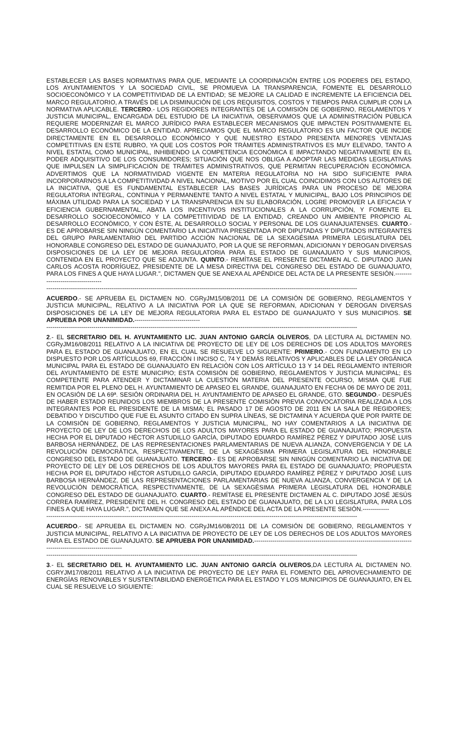ESTABLECER LAS BASES NORMATIVAS PARA QUE, MEDIANTE LA COORDINACIÓN ENTRE LOS PODERES DEL ESTADO, LOS AYUNTAMIENTOS Y LA SOCIEDAD CIVIL, SE PROMUEVA LA TRANSPARENCIA, FOMENTE EL DESARROLLO SOCIOECONÓMICO Y LA COMPETITIVIDAD DE LA ENTIDAD; SE MEJORE LA CALIDAD E INCREMENTE LA EFICIENCIA DEL MARCO REGULATORIO, A TRAVÉS DE LA DISMINUCIÓN DE LOS REQUISITOS, COSTOS Y TIEMPOS PARA CUMPLIR CON LA NORMATIVA APLICABLE. TERCERO.- LOS REGIDORES INTEGRANTES DE LA COMISIÓN DE GOBIERNO, REGLAMENTOS Y JUSTICIA MUNICIPAL, ENCARGADA DEL ESTUDIO DE LA INICIATIVA, OBSERVAMOS QUE LA ADMINISTRACIÓN PÚBLICA REQUIERE MODERNIZAR EL MARCO JURÍDICO PARA ESTABLECER MECANISMOS QUE IMPACTEN POSITIVAMENTE EL DESARROLLO ECONÓMICO DE LA ENTIDAD. APRECIAMOS QUE EL MARCO REGULATORIO ES UN FACTOR QUE INCIDE DIRECTAMENTE EN EL DESARROLLO ECONÓMICO Y QUE NUESTRO ESTADO PRESENTA MENORES VENTAJAS COMPETITIVAS EN ESTE RUBRO, YA QUE LOS COSTOS POR TRÁMITES ADMINISTRATIVOS ES MUY ELEVADO, TANTO A NIVEL ESTATAL COMO MUNICIPAL, INHIBIENDO LA COMPETENCIA ECONÓMICA E IMPACTANDO NEGATIVAMENTE EN EL PODER ADQUISITIVO DE LOS CONSUMIDORES; SITUACIÓN QUE NOS OBLIGA A ADOPTAR LAS MEDIDAS LEGISLATIVAS QUE IMPULSEN LA SIMPLIFICACIÓN DE TRÁMITES ADMINISTRATIVOS, QUE PERMITAN RECUPERACIÓN ECONÓMICA. ADVERTIMOS QUE LA NORMATIVIDAD VIGENTE EN MATERIA REGULATORIA NO HA SIDO SUFICIENTE PARA INCORPORARNOS A LA COMPETITIVIDAD A NIVEL NACIONAL, MOTIVO POR EL CUAL COINCIDIMOS CON LOS AUTORES DE LA INICIATIVA, QUE ES FUNDAMENTAL ESTABLECER LAS BASES JURÍDICAS PARA UN PROCESO DE MEJORA REGULATORIA INTEGRAL, CONTINUA Y PERMANENTE TANTO A NIVEL ESTATAL Y MUNICIPAL, BAJO LOS PRINCIPIOS DE MÁXIMA UTILIDAD PARA LA SOCIEDAD Y LA TRANSPARENCIA EN SU ELABORACIÓN, LOGRE PROMOVER LA EFICACIA Y EFICIENCIA GUBERNAMENTAL, ABATA LOS INCENTIVOS INSTITUCIONALES A LA CORRUPCIÓN, Y FOMENTE EL DESARROLLO SOCIOECONÓMICO Y LA COMPETITIVIDAD DE LA ENTIDAD, CREANDO UN AMBIENTE PROPICIO AL DESARROLLO ECONÓMICO, Y CON ÉSTE, AL DESARROLLO SOCIAL Y PERSONAL DE LOS GUANAJUATENSES. CUARTO.- ES DE APROBARSE SIN NINGÚN COMENTARIO LA INICIATIVA PRESENTADA POR DIPUTADAS Y DIPUTADOS INTEGRANTES DEL GRUPO PARLAMENTARIO DEL PARTIDO ACCIÓN NACIONAL DE LA SEXAGÉSIMA PRIMERA LEGISLATURA DEL HONORABLE CONGRESO DEL ESTADO DE GUANAJUATO, POR LA QUE SE REFORMAN, ADICIONAN Y DEROGAN DIVERSAS DISPOSICIONES DE LA LEY DE MEJORA REGULATORIA PARA EL ESTADO DE GUANAJUATO Y SUS MUNICIPIOS, CONTENIDA EN EL PROYECTO QUE SE ADJUNTA. QUINTO.- REMÍTASE EL PRESENTE DICTAMEN AL C. DIPUTADO JUAN CARLOS ACOSTA RODRÍGUEZ, PRESIDENTE DE LA MESA DIRECTIVA DEL CONGRESO DEL ESTADO DE GUANAJUATO, PARA LOS FINES A QUE HAYA LUGAR.", DICTAMEN QUE SE ANEXA AL APÉNDICE DEL ACTA DE LA PRESENTE SESIÓN.-----------------------------------
--------------------------------------------------------------------------------------------------------------------------------------------------------
ACUERDO.- SE APRUEBA EL DICTAMEN NO. CGRyJM15/08/2011 DE LA COMISIÓN DE GOBIERNO, REGLAMENTOS Y JUSTICIA MUNICIPAL, RELATIVO A LA INICIATIVA POR LA QUE SE REFORMAN, ADICIONAN Y DEROGAN DIVERSAS DISPOSICIONES DE LA LEY DE MEJORA REGULATORIA PARA EL ESTADO DE GUANAJUATO Y SUS MUNICIPIOS. SE APRUEBA POR UNANIMIDAD.--------------------------------
--------------------------------------------------------------------------------------------------------------------------------------------------------
2.- EL SECRETARIO DEL H. AYUNTAMIENTO LIC. JUAN ANTONIO GARCÍA OLIVEROS, DA LECTURA AL DICTAMEN NO. CGRyJM16/08/2011 RELATIVO A LA INICIATIVA DE PROYECTO DE LEY DE LOS DERECHOS DE LOS ADULTOS MAYORES PARA EL ESTADO DE GUANAJUATO, EN EL CUAL SE RESUELVE LO SIGUIENTE: PRIMERO.- CON FUNDAMENTO EN LO DISPUESTO POR LOS ARTÍCULOS 69, FRACCIÓN I INCISO C, 74 Y DEMÁS RELATIVOS Y APLICABLES DE LA LEY ORGÁNICA MUNICIPAL PARA EL ESTADO DE GUANAJUATO EN RELACIÓN CON LOS ARTÍCULO 13 Y 14 DEL REGLAMENTO INTERIOR DEL AYUNTAMIENTO DE ESTE MUNICIPIO; ESTA COMISIÓN DE GOBIERNO, REGLAMENTOS Y JUSTICIA MUNICIPAL; ES COMPETENTE PARA ATENDER Y DICTAMINAR LA CUESTIÓN MATERIA DEL PRESENTE OCURSO, MISMA QUE FUE REMITIDA POR EL PLENO DEL H. AYUNTAMIENTO DE APASEO EL GRANDE, GUANAJUATO EN FECHA 06 DE MAYO DE 2011, EN OCASIÓN DE LA 69ª. SESIÓN ORDINARIA DEL H. AYUNTAMIENTO DE APASEO EL GRANDE, GTO. SEGUNDO.- DESPUÉS DE HABER ESTADO REUNIDOS LOS MIEMBROS DE LA PRESENTE COMISIÓN PREVIA CONVOCATORIA REALIZADA A LOS INTEGRANTES POR EL PRESIDENTE DE LA MISMA; EL PASADO 17 DE AGOSTO DE 2011 EN LA SALA DE REGIDORES; DEBATIDO Y DISCUTIDO QUE FUE EL ASUNTO CITADO EN SUPRA LÍNEAS, SE DICTAMINA Y ACUERDA QUE POR PARTE DE LA COMISIÓN DE GOBIERNO, REGLAMENTOS Y JUSTICIA MUNICIPAL, NO HAY COMENTARIOS A LA INICIATIVA DE PROYECTO DE LEY DE LOS DERECHOS DE LOS ADULTOS MAYORES PARA EL ESTADO DE GUANAJUATO; PROPUESTA HECHA POR EL DIPUTADO HÉCTOR ASTUDILLO GARCÍA, DIPUTADO EDUARDO RAMÍREZ PÉREZ Y DIPUTADO JOSÉ LUIS BARBOSA HERNÁNDEZ, DE LAS REPRESENTACIONES PARLAMENTARIAS DE NUEVA ALIANZA, CONVERGENCIA Y DE LA REVOLUCIÓN DEMOCRÁTICA, RESPECTIVAMENTE, DE LA SEXAGÉSIMA PRIMERA LEGISLATURA DEL HONORABLE CONGRESO DEL ESTADO DE GUANAJUATO. TERCERO.- ES DE APROBARSE SIN NINGÚN COMENTARIO LA INICIATIVA DE PROYECTO DE LEY DE LOS DERECHOS DE LOS ADULTOS MAYORES PARA EL ESTADO DE GUANAJUATO; PROPUESTA HECHA POR EL DIPUTADO HÉCTOR ASTUDILLO GARCÍA, DIPUTADO EDUARDO RAMÍREZ PÉREZ Y DIPUTADO JOSÉ LUIS BARBOSA HERNÁNDEZ, DE LAS REPRESENTACIONES PARLAMENTARIAS DE NUEVA ALIANZA, CONVERGENCIA Y DE LA REVOLUCIÓN DEMOCRÁTICA, RESPECTIVAMENTE, DE LA SEXAGÉSIMA PRIMERA LEGISLATURA DEL HONORABLE CONGRESO DEL ESTADO DE GUANAJUATO. CUARTO.- REMÍTASE EL PRESENTE DICTAMEN AL C. DIPUTADO JOSÉ JESÚS CORREA RAMÍREZ, PRESIDENTE DEL H. CONGRESO DEL ESTADO DE GUANAJUATO, DE LA LXI LEGISLATURA, PARA LOS FINES A QUE HAYA LUGAR.", DICTAMEN QUE SE ANEXA AL APÉNDICE DEL ACTA DE LA PRESENTE SESIÓN.-------------
--------------------------------------------------------------------------------------------------------------------------------------------------------
ACUERDO.- SE APRUEBA EL DICTAMEN NO. CGRyJM16/08/2011 DE LA COMISIÓN DE GOBIERNO, REGLAMENTOS Y JUSTICIA MUNICIPAL, RELATIVO A LA INICIATIVA DE PROYECTO DE LEY DE LOS DERECHOS DE LOS ADULTOS MAYORES PARA EL ESTADO DE GUANAJUATO. SE APRUEBA POR UNANIMIDAD.------------------------------------------------------------------------------------------------------------------
--------------------------------------------------------------------------------------------------------------------------------------------------------
3.- EL SECRETARIO DEL H. AYUNTAMIENTO LIC. JUAN ANTONIO GARCÍA OLIVEROS,DA LECTURA AL DICTAMEN NO. CGRYJM17/08/2011 RELATIVO A LA INICIATIVA DE PROYECTO DE LEY PARA EL FOMENTO DEL APROVECHAMIENTO DE ENERGÍAS RENOVABLES Y SUSTENTABILIDAD ENERGÉTICA PARA EL ESTADO Y LOS MUNICIPIOS DE GUANAJUATO, EN EL CUAL SE RESUELVE LO SIGUIENTE: